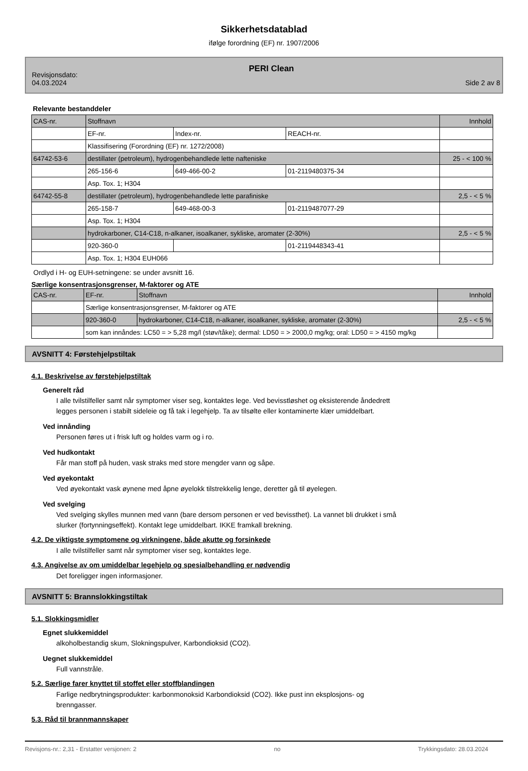Sikkerhetsdatablad
ifølge forordning (EF) nr. 1907/2006
Revisjonsdato:
04.03.2024
PERI Clean
Side 2 av 8
Relevante bestanddeler
| CAS-nr. | Stoffnavn | | | Innhold |
| | EF-nr. | Index-nr. | REACH-nr. | |
| | Klassifisering (Forordning (EF) nr. 1272/2008) | | | |
| 64742-53-6 | destillater (petroleum), hydrogenbehandlede lette nafteniske | | | 25 - < 100 % |
| | 265-156-6 | 649-466-00-2 | 01-2119480375-34 | |
| | Asp. Tox. 1; H304 | | | |
| 64742-55-8 | destillater (petroleum), hydrogenbehandlede lette parafiniske | | | 2,5 - < 5 % |
| | 265-158-7 | 649-468-00-3 | 01-2119487077-29 | |
| | Asp. Tox. 1; H304 | | | |
| | hydrokarboner, C14-C18, n-alkaner, isoalkaner, sykliske, aromater (2-30%) | | | 2,5 - < 5 % |
| | 920-360-0 | | 01-2119448343-41 | |
| | Asp. Tox. 1; H304 EUH066 | | | |
Ordlyd i H- og EUH-setningene: se under avsnitt 16.
Særlige konsentrasjonsgrenser, M-faktorer og ATE
| CAS-nr. | EF-nr. | Stoffnavn | Innhold |
| | Særlige konsentrasjonsgrenser, M-faktorer og ATE | | |
| | 920-360-0 | hydrokarboner, C14-C18, n-alkaner, isoalkaner, sykliske, aromater (2-30%) | 2,5 - < 5 % |
| | som kan innåndes: LC50 = > 5,28 mg/l (støv/tåke); dermal: LD50 = > 2000,0 mg/kg; oral: LD50 = > 4150 mg/kg | | |
AVSNITT 4: Førstehjelpstiltak
4.1. Beskrivelse av førstehjelpstiltak
Generelt råd
I alle tvilstilfeller samt når symptomer viser seg, kontaktes lege. Ved bevisstløshet og eksisterende åndedrett
legges personen i stabilt sideleie og få tak i legehjelp. Ta av tilsølte eller kontaminerte klær umiddelbart.
Ved innånding
Personen føres ut i frisk luft og holdes varm og i ro.
Ved hudkontakt
Får man stoff på huden, vask straks med store mengder vann og såpe.
Ved øyekontakt
Ved øyekontakt vask øynene med åpne øyelokk tilstrekkelig lenge, deretter gå til øyelegen.
Ved svelging
Ved svelging skylles munnen med vann (bare dersom personen er ved bevissthet). La vannet bli drukket i små
slurker (fortynningseffekt). Kontakt lege umiddelbart. IKKE framkall brekning.
4.2. De viktigste symptomene og virkningene, både akutte og forsinkede
I alle tvilstilfeller samt når symptomer viser seg, kontaktes lege.
4.3. Angivelse av om umiddelbar legehjelp og spesialbehandling er nødvendig
Det foreligger ingen informasjoner.
AVSNITT 5: Brannslokkingstiltak
5.1. Slokkingsmidler
Egnet slukkemiddel
alkoholbestandig skum, Slokningspulver, Karbondioksid (CO2).
Uegnet slukkemiddel
Full vannstråle.
5.2. Særlige farer knyttet til stoffet eller stoffblandingen
Farlige nedbrytningsprodukter: karbonmonoksid Karbondioksid (CO2). Ikke pust inn eksplosjons- og
brenngasser.
5.3. Råd til brannmannskaper
Revisjons-nr.: 2,31 - Erstatter versjonen: 2 no Trykkingsdato: 28.03.2024